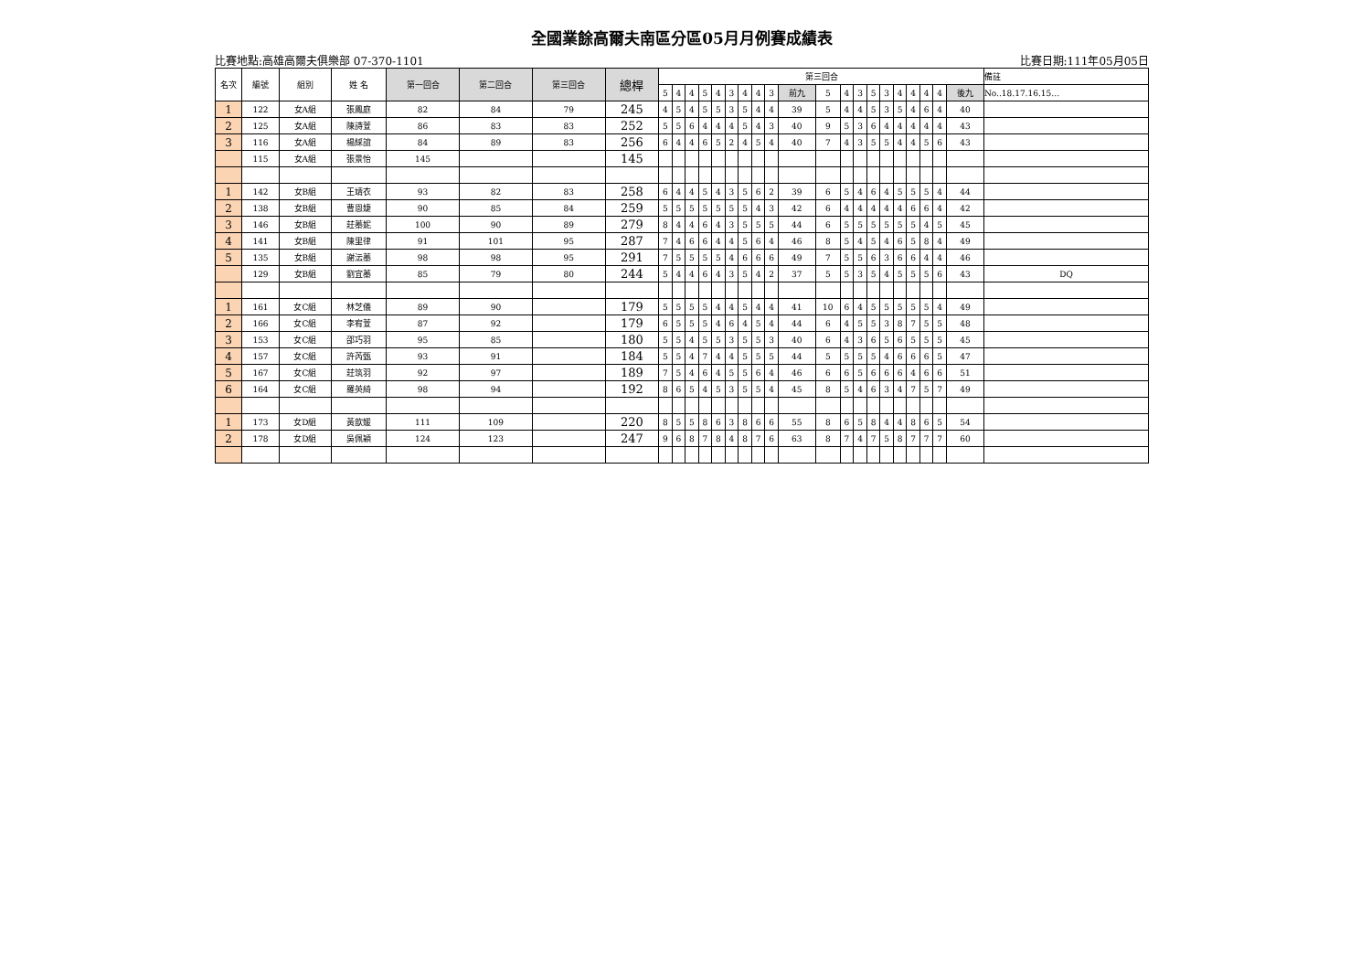全國業餘高爾夫南區分區05月月例賽成績表
比賽地點:高雄高爾夫俱樂部 07-370-1101 比賽日期:111年05月05日
| 名次 | 編號 | 組別 | 姓 名 | 第一回合 | 第二回合 | 第三回合 | 總桿 | 第三回合 | | | | | | | | | | | | | | | | | | | | 備註 |
| --- | --- | --- | --- | --- | --- | --- | --- | --- | --- | --- | --- | --- | --- | --- | --- | --- | --- | --- | --- | --- | --- | --- | --- | --- | --- | --- | --- | --- |
| | | | | | | | | 5 | 4 | 4 | 5 | 4 | 3 | 4 | 4 | 3 | 前九 | 5 | 4 | 3 | 5 | 3 | 4 | 4 | 4 | 4 | 後九 | No..18.17.16.15… |
| 1 | 122 | 女A組 | 張鳳庭 | 82 | 84 | 79 | 245 | 4 | 5 | 4 | 5 | 5 | 3 | 5 | 4 | 4 | 39 | 5 | 4 | 4 | 5 | 3 | 5 | 4 | 6 | 4 | 40 | |
| 2 | 125 | 女A組 | 陳詩萱 | 86 | 83 | 83 | 252 | 5 | 5 | 6 | 4 | 4 | 4 | 5 | 4 | 3 | 40 | 9 | 5 | 3 | 6 | 4 | 4 | 4 | 4 | 4 | 43 | |
| 3 | 116 | 女A組 | 楊綵誼 | 84 | 89 | 83 | 256 | 6 | 4 | 4 | 6 | 5 | 2 | 4 | 5 | 4 | 40 | 7 | 4 | 3 | 5 | 5 | 4 | 4 | 5 | 6 | 43 | |
| | 115 | 女A組 | 張景怡 | 145 | | | 145 | | | | | | | | | | | | | | | | | | | | | |
| 1 | 142 | 女B組 | 王靖衣 | 93 | 82 | 83 | 258 | 6 | 4 | 4 | 5 | 4 | 3 | 5 | 6 | 2 | 39 | 6 | 5 | 4 | 6 | 4 | 5 | 5 | 5 | 4 | 44 | |
| 2 | 138 | 女B組 | 曹恩婕 | 90 | 85 | 84 | 259 | 5 | 5 | 5 | 5 | 5 | 5 | 5 | 4 | 3 | 42 | 6 | 4 | 4 | 4 | 4 | 4 | 6 | 6 | 4 | 42 | |
| 3 | 146 | 女B組 | 莊蓁妮 | 100 | 90 | 89 | 279 | 8 | 4 | 4 | 6 | 4 | 3 | 5 | 5 | 5 | 44 | 6 | 5 | 5 | 5 | 5 | 5 | 5 | 4 | 5 | 45 | |
| 4 | 141 | 女B組 | 陳里律 | 91 | 101 | 95 | 287 | 7 | 4 | 6 | 6 | 4 | 4 | 5 | 6 | 4 | 46 | 8 | 5 | 4 | 5 | 4 | 6 | 5 | 8 | 4 | 49 | |
| 5 | 135 | 女B組 | 謝沄蓁 | 98 | 98 | 95 | 291 | 7 | 5 | 5 | 5 | 5 | 4 | 6 | 6 | 6 | 49 | 7 | 5 | 5 | 6 | 3 | 6 | 6 | 4 | 4 | 46 | |
| | 129 | 女B組 | 劉宜蓁 | 85 | 79 | 80 | 244 | 5 | 4 | 4 | 6 | 4 | 3 | 5 | 4 | 2 | 37 | 5 | 5 | 3 | 5 | 4 | 5 | 5 | 5 | 6 | 43 | DQ |
| 1 | 161 | 女C組 | 林芝儀 | 89 | 90 | | 179 | 5 | 5 | 5 | 5 | 4 | 4 | 5 | 4 | 4 | 41 | 10 | 6 | 4 | 5 | 5 | 5 | 5 | 5 | 4 | 49 | |
| 2 | 166 | 女C組 | 李宥萱 | 87 | 92 | | 179 | 6 | 5 | 5 | 5 | 4 | 6 | 4 | 5 | 4 | 44 | 6 | 4 | 5 | 5 | 3 | 8 | 7 | 5 | 5 | 48 | |
| 3 | 153 | 女C組 | 邵巧羽 | 95 | 85 | | 180 | 5 | 5 | 4 | 5 | 5 | 3 | 5 | 5 | 3 | 40 | 6 | 4 | 3 | 6 | 5 | 6 | 5 | 5 | 5 | 45 | |
| 4 | 157 | 女C組 | 許芮甄 | 93 | 91 | | 184 | 5 | 5 | 4 | 7 | 4 | 4 | 5 | 5 | 5 | 44 | 5 | 5 | 5 | 5 | 4 | 6 | 6 | 6 | 5 | 47 | |
| 5 | 167 | 女C組 | 莊筑羽 | 92 | 97 | | 189 | 7 | 5 | 4 | 6 | 4 | 5 | 5 | 6 | 4 | 46 | 6 | 6 | 5 | 6 | 6 | 6 | 4 | 6 | 6 | 51 | |
| 6 | 164 | 女C組 | 羅英綺 | 98 | 94 | | 192 | 8 | 6 | 5 | 4 | 5 | 3 | 5 | 5 | 4 | 45 | 8 | 5 | 4 | 6 | 3 | 4 | 7 | 5 | 7 | 49 | |
| 1 | 173 | 女D組 | 黃歆媛 | 111 | 109 | | 220 | 8 | 5 | 5 | 8 | 6 | 3 | 8 | 6 | 6 | 55 | 8 | 6 | 5 | 8 | 4 | 4 | 8 | 6 | 5 | 54 | |
| 2 | 178 | 女D組 | 吳佩穎 | 124 | 123 | | 247 | 9 | 6 | 8 | 7 | 8 | 4 | 8 | 7 | 6 | 63 | 8 | 7 | 4 | 7 | 5 | 8 | 7 | 7 | 7 | 60 | |